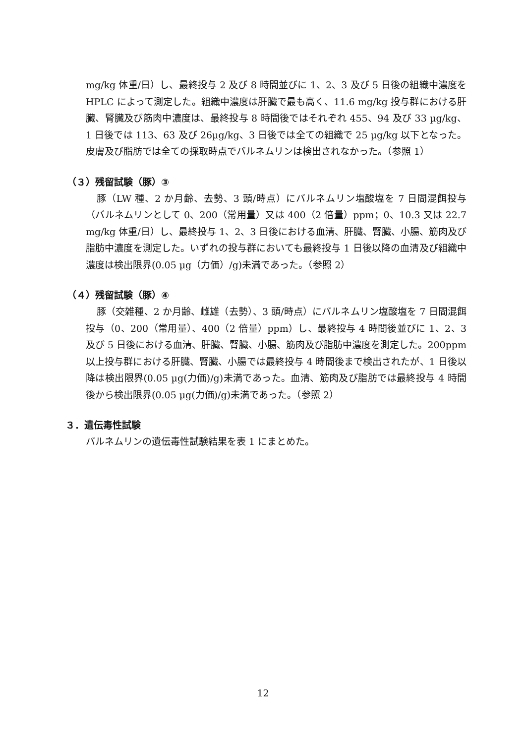mg/kg 体重/日）し、最終投与 2 及び 8 時間並びに 1、2、3 及び 5 日後の組織中濃度を HPLC によって測定した。組織中濃度は肝臓で最も高く、11.6 mg/kg 投与群における肝臓、腎臓及び筋肉中濃度は、最終投与 8 時間後ではそれぞれ 455、94 及び 33 µg/kg、1 日後では 113、63 及び 26µg/kg、3 日後では全ての組織で 25 µg/kg 以下となった。皮膚及び脂肪では全ての採取時点でバルネムリンは検出されなかった。（参照 1）
（３）残留試験（豚）③
豚（LW 種、2 か月齢、去勢、3 頭/時点）にバルネムリン塩酸塩を 7 日間混餌投与（バルネムリンとして 0、200（常用量）又は 400（2 倍量）ppm；0、10.3 又は 22.7 mg/kg 体重/日）し、最終投与 1、2、3 日後における血清、肝臓、腎臓、小腸、筋肉及び脂肪中濃度を測定した。いずれの投与群においても最終投与 1 日後以降の血清及び組織中濃度は検出限界(0.05 µg（力価）/g)未満であった。（参照 2）
（４）残留試験（豚）④
豚（交雑種、2 か月齢、雌雄（去勢）、3 頭/時点）にバルネムリン塩酸塩を 7 日間混餌投与（0、200（常用量）、400（2 倍量）ppm）し、最終投与 4 時間後並びに 1、2、3 及び 5 日後における血清、肝臓、腎臓、小腸、筋肉及び脂肪中濃度を測定した。200ppm 以上投与群における肝臓、腎臓、小腸では最終投与 4 時間後まで検出されたが、1 日後以降は検出限界(0.05 µg(力価)/g)未満であった。血清、筋肉及び脂肪では最終投与 4 時間後から検出限界(0.05 µg(力価)/g)未満であった。（参照 2）
３．遺伝毒性試験
バルネムリンの遺伝毒性試験結果を表 1 にまとめた。
12